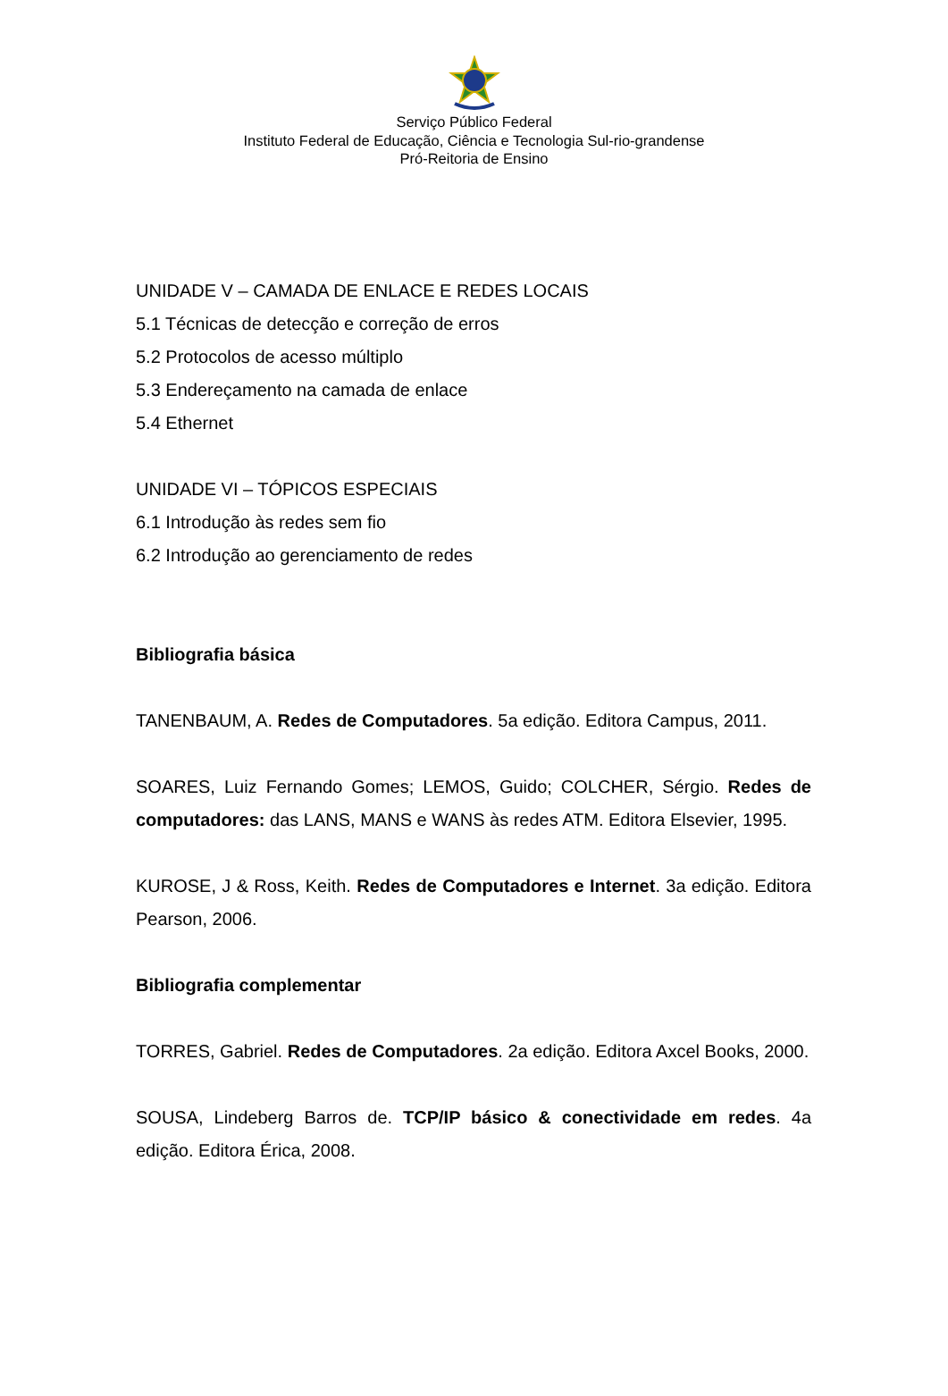Serviço Público Federal
Instituto Federal de Educação, Ciência e Tecnologia Sul-rio-grandense
Pró-Reitoria de Ensino
UNIDADE V – CAMADA DE ENLACE E REDES LOCAIS
5.1 Técnicas de detecção e correção de erros
5.2 Protocolos de acesso múltiplo
5.3 Endereçamento na camada de enlace
5.4 Ethernet
UNIDADE VI – TÓPICOS ESPECIAIS
6.1 Introdução às redes sem fio
6.2 Introdução ao gerenciamento de redes
Bibliografia básica
TANENBAUM, A. Redes de Computadores. 5a edição. Editora Campus, 2011.
SOARES, Luiz Fernando Gomes; LEMOS, Guido; COLCHER, Sérgio. Redes de computadores: das LANS, MANS e WANS às redes ATM. Editora Elsevier, 1995.
KUROSE, J & Ross, Keith. Redes de Computadores e Internet. 3a edição. Editora Pearson, 2006.
Bibliografia complementar
TORRES, Gabriel. Redes de Computadores. 2a edição. Editora Axcel Books, 2000.
SOUSA, Lindeberg Barros de. TCP/IP básico & conectividade em redes. 4a edição. Editora Érica, 2008.